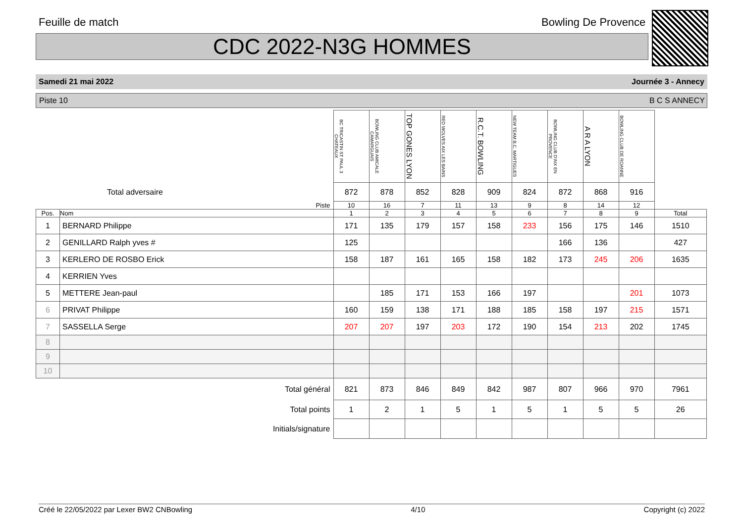Feuille de match Bowling De Provence
CDC 2022-N3G HOMMES
Samedi 21 mai 2022 Journée 3 - Annecy
Piste 10 B C S ANNECY
| | | BC TRICASTIN ST PAUL 3 CHATEAUX | BOWLING CLUB AMICALE CAMARGUAIS | TOP GONES LYON | RED WOLVES AIX LES BAINS | R.C.T. BOWLING | NEW TEAM B.C. MARTIGUES | BOWLING CLUB D'AIX EN PROVENCE | A R A LYON | BOWLING CLUB DE ROANNE | |
| Total adversaire | | 872 | 878 | 852 | 828 | 909 | 824 | 872 | 868 | 916 | |
| Piste | | 10 | 16 | 7 | 11 | 13 | 9 | 8 | 14 | 12 | |
| Pos. | Nom | 1 | 2 | 3 | 4 | 5 | 6 | 7 | 8 | 9 | Total |
| 1 | BERNARD Philippe | 171 | 135 | 179 | 157 | 158 | 233 | 156 | 175 | 146 | 1510 |
| 2 | GENILLARD Ralph yves # | 125 | | | | | | 166 | 136 | | 427 |
| 3 | KERLERO DE ROSBO Erick | 158 | 187 | 161 | 165 | 158 | 182 | 173 | 245 | 206 | 1635 |
| 4 | KERRIEN Yves | | | | | | | | | | |
| 5 | METTERE Jean-paul | | 185 | 171 | 153 | 166 | 197 | | | 201 | 1073 |
| 6 | PRIVAT Philippe | 160 | 159 | 138 | 171 | 188 | 185 | 158 | 197 | 215 | 1571 |
| 7 | SASSELLA Serge | 207 | 207 | 197 | 203 | 172 | 190 | 154 | 213 | 202 | 1745 |
| 8 | | | | | | | | | | | |
| 9 | | | | | | | | | | | |
| 10 | | | | | | | | | | | |
| Total général | | 821 | 873 | 846 | 849 | 842 | 987 | 807 | 966 | 970 | 7961 |
| Total points | | 1 | 2 | 1 | 5 | 1 | 5 | 1 | 5 | 5 | 26 |
| Initials/signature | | | | | | | | | | | |
Créé le 22/05/2022 par Lexer BW2 CNBowling 4/10 Copyright (c) 2022